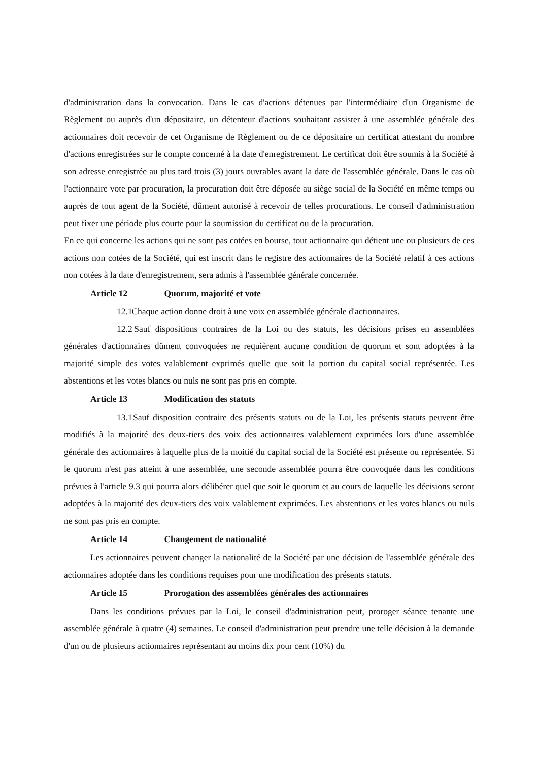d'administration dans la convocation. Dans le cas d'actions détenues par l'intermédiaire d'un Organisme de Règlement ou auprès d'un dépositaire, un détenteur d'actions souhaitant assister à une assemblée générale des actionnaires doit recevoir de cet Organisme de Règlement ou de ce dépositaire un certificat attestant du nombre d'actions enregistrées sur le compte concerné à la date d'enregistrement. Le certificat doit être soumis à la Société à son adresse enregistrée au plus tard trois (3) jours ouvrables avant la date de l'assemblée générale. Dans le cas où l'actionnaire vote par procuration, la procuration doit être déposée au siège social de la Société en même temps ou auprès de tout agent de la Société, dûment autorisé à recevoir de telles procurations. Le conseil d'administration peut fixer une période plus courte pour la soumission du certificat ou de la procuration.
En ce qui concerne les actions qui ne sont pas cotées en bourse, tout actionnaire qui détient une ou plusieurs de ces actions non cotées de la Société, qui est inscrit dans le registre des actionnaires de la Société relatif à ces actions non cotées à la date d'enregistrement, sera admis à l'assemblée générale concernée.
Article 12 Quorum, majorité et vote
12.1 Chaque action donne droit à une voix en assemblée générale d'actionnaires.
12.2 Sauf dispositions contraires de la Loi ou des statuts, les décisions prises en assemblées générales d'actionnaires dûment convoquées ne requièrent aucune condition de quorum et sont adoptées à la majorité simple des votes valablement exprimés quelle que soit la portion du capital social représentée. Les abstentions et les votes blancs ou nuls ne sont pas pris en compte.
Article 13 Modification des statuts
13.1 Sauf disposition contraire des présents statuts ou de la Loi, les présents statuts peuvent être modifiés à la majorité des deux-tiers des voix des actionnaires valablement exprimées lors d'une assemblée générale des actionnaires à laquelle plus de la moitié du capital social de la Société est présente ou représentée. Si le quorum n'est pas atteint à une assemblée, une seconde assemblée pourra être convoquée dans les conditions prévues à l'article 9.3 qui pourra alors délibérer quel que soit le quorum et au cours de laquelle les décisions seront adoptées à la majorité des deux-tiers des voix valablement exprimées. Les abstentions et les votes blancs ou nuls ne sont pas pris en compte.
Article 14 Changement de nationalité
Les actionnaires peuvent changer la nationalité de la Société par une décision de l'assemblée générale des actionnaires adoptée dans les conditions requises pour une modification des présents statuts.
Article 15 Prorogation des assemblées générales des actionnaires
Dans les conditions prévues par la Loi, le conseil d'administration peut, proroger séance tenante une assemblée générale à quatre (4) semaines. Le conseil d'administration peut prendre une telle décision à la demande d'un ou de plusieurs actionnaires représentant au moins dix pour cent (10%) du